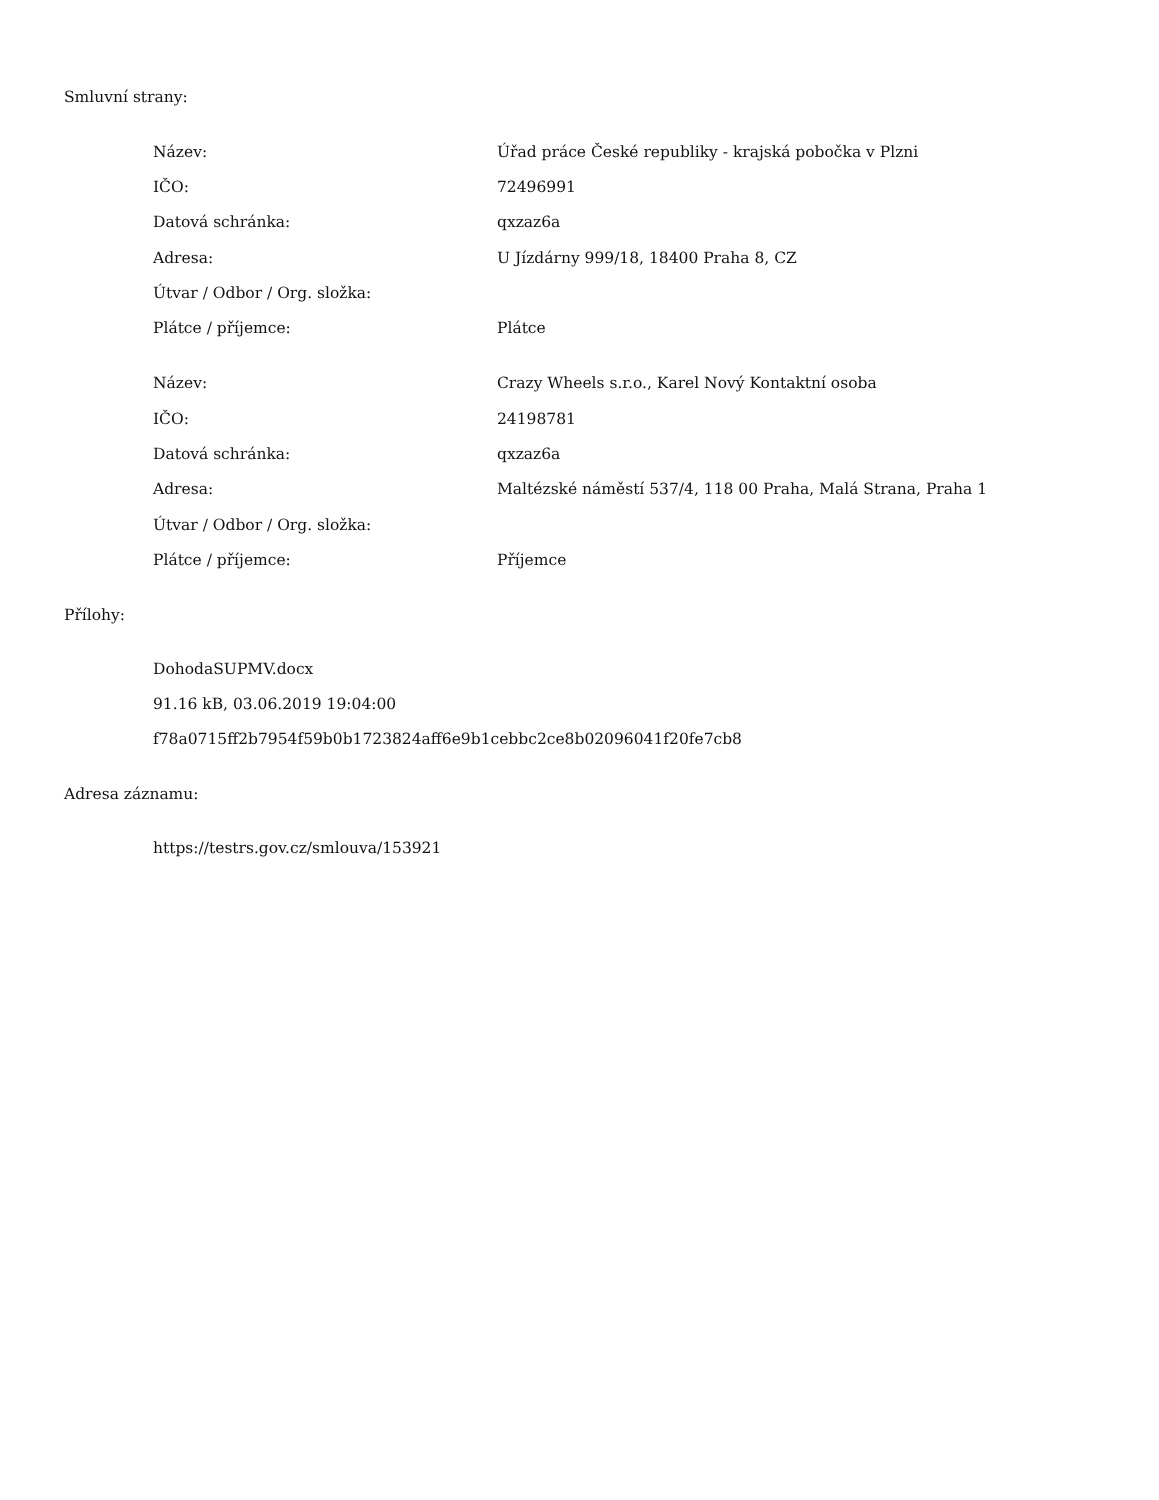Smluvní strany:
| Název: | Úřad práce České republiky - krajská pobočka v Plzni |
| IČO: | 72496991 |
| Datová schránka: | qxzaz6a |
| Adresa: | U Jízdárny 999/18, 18400 Praha 8, CZ |
| Útvar / Odbor / Org. složka: | |
| Plátce / příjemce: | Plátce |
| Název: | Crazy Wheels s.r.o., Karel Nový Kontaktní osoba |
| IČO: | 24198781 |
| Datová schránka: | qxzaz6a |
| Adresa: | Maltézské náměstí 537/4, 118 00 Praha, Malá Strana, Praha 1 |
| Útvar / Odbor / Org. složka: | |
| Plátce / příjemce: | Příjemce |
Přílohy:
DohodaSUPMV.docx
91.16 kB, 03.06.2019 19:04:00
f78a0715ff2b7954f59b0b1723824aff6e9b1cebbc2ce8b02096041f20fe7cb8
Adresa záznamu:
https://testrs.gov.cz/smlouva/153921